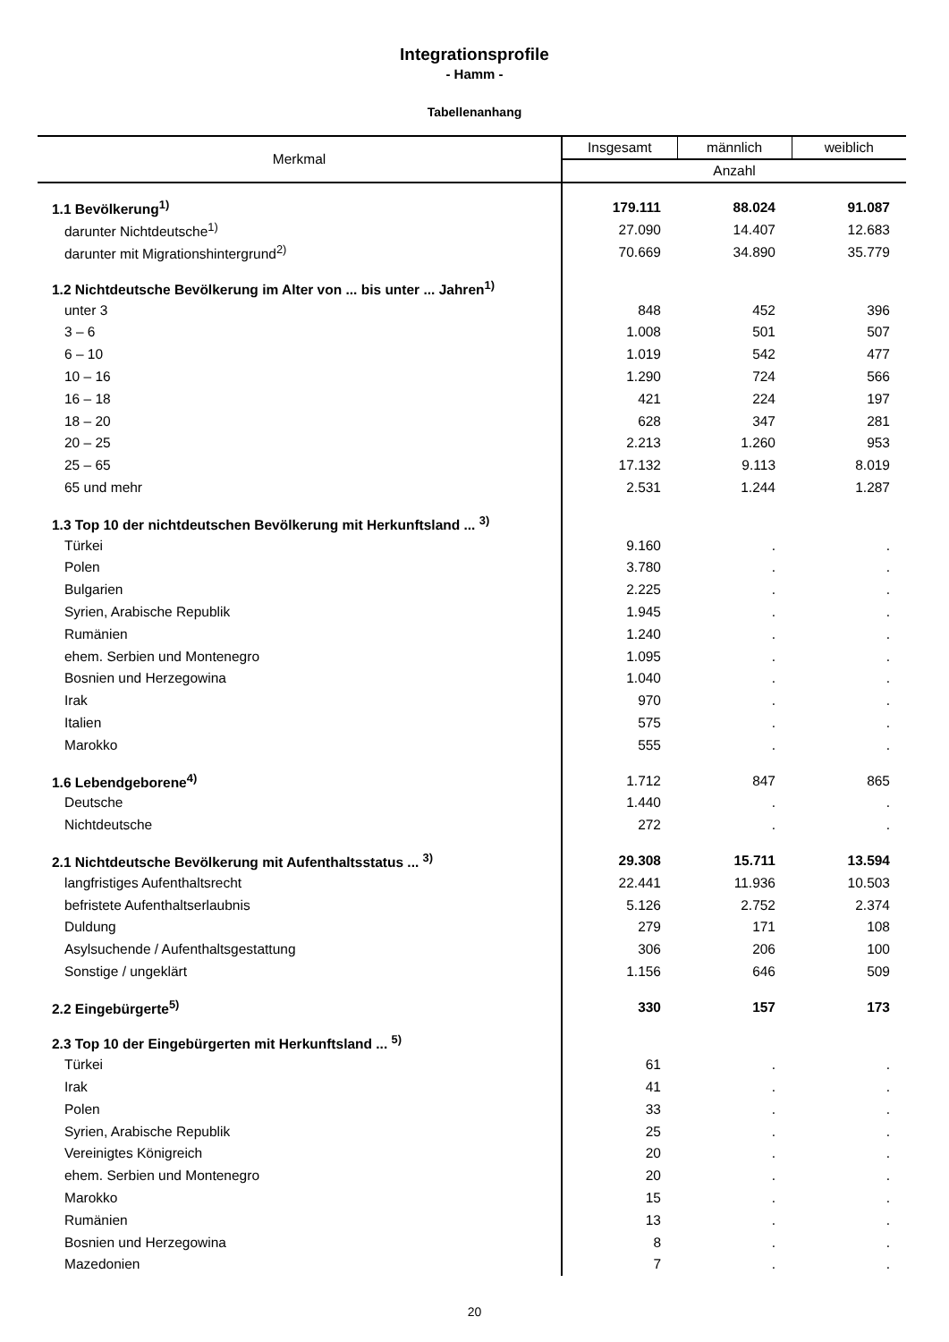Integrationsprofile
- Hamm -
Tabellenanhang
| Merkmal | Insgesamt | männlich | weiblich |
| --- | --- | --- | --- |
| | Anzahl | | |
| 1.1 Bevölkerung<sup>1)</sup> | 179.111 | 88.024 | 91.087 |
| darunter Nichtdeutsche<sup>1)</sup> | 27.090 | 14.407 | 12.683 |
| darunter mit Migrationshintergrund<sup>2)</sup> | 70.669 | 34.890 | 35.779 |
| 1.2 Nichtdeutsche Bevölkerung im Alter von ... bis unter ... Jahren<sup>1)</sup> | | | |
| unter 3 | 848 | 452 | 396 |
| 3 – 6 | 1.008 | 501 | 507 |
| 6 – 10 | 1.019 | 542 | 477 |
| 10 – 16 | 1.290 | 724 | 566 |
| 16 – 18 | 421 | 224 | 197 |
| 18 – 20 | 628 | 347 | 281 |
| 20 – 25 | 2.213 | 1.260 | 953 |
| 25 – 65 | 17.132 | 9.113 | 8.019 |
| 65 und mehr | 2.531 | 1.244 | 1.287 |
| 1.3 Top 10 der nichtdeutschen Bevölkerung mit Herkunftsland ... <sup>3)</sup> | | | |
| Türkei | 9.160 | . | . |
| Polen | 3.780 | . | . |
| Bulgarien | 2.225 | . | . |
| Syrien, Arabische Republik | 1.945 | . | . |
| Rumänien | 1.240 | . | . |
| ehem. Serbien und Montenegro | 1.095 | . | . |
| Bosnien und Herzegowina | 1.040 | . | . |
| Irak | 970 | . | . |
| Italien | 575 | . | . |
| Marokko | 555 | . | . |
| 1.6 Lebendgeborene<sup>4)</sup> | 1.712 | 847 | 865 |
| Deutsche | 1.440 | . | . |
| Nichtdeutsche | 272 | . | . |
| 2.1 Nichtdeutsche Bevölkerung mit Aufenthaltsstatus ... <sup>3)</sup> | 29.308 | 15.711 | 13.594 |
| langfristiges Aufenthaltsrecht | 22.441 | 11.936 | 10.503 |
| befristete Aufenthaltserlaubnis | 5.126 | 2.752 | 2.374 |
| Duldung | 279 | 171 | 108 |
| Asylsuchende / Aufenthaltsgestattung | 306 | 206 | 100 |
| Sonstige / ungeklärt | 1.156 | 646 | 509 |
| 2.2 Eingebürgerte<sup>5)</sup> | 330 | 157 | 173 |
| 2.3 Top 10 der Eingebürgerten mit Herkunftsland ... <sup>5)</sup> | | | |
| Türkei | 61 | . | . |
| Irak | 41 | . | . |
| Polen | 33 | . | . |
| Syrien, Arabische Republik | 25 | . | . |
| Vereinigtes Königreich | 20 | . | . |
| ehem. Serbien und Montenegro | 20 | . | . |
| Marokko | 15 | . | . |
| Rumänien | 13 | . | . |
| Bosnien und Herzegowina | 8 | . | . |
| Mazedonien | 7 | . | . |
20